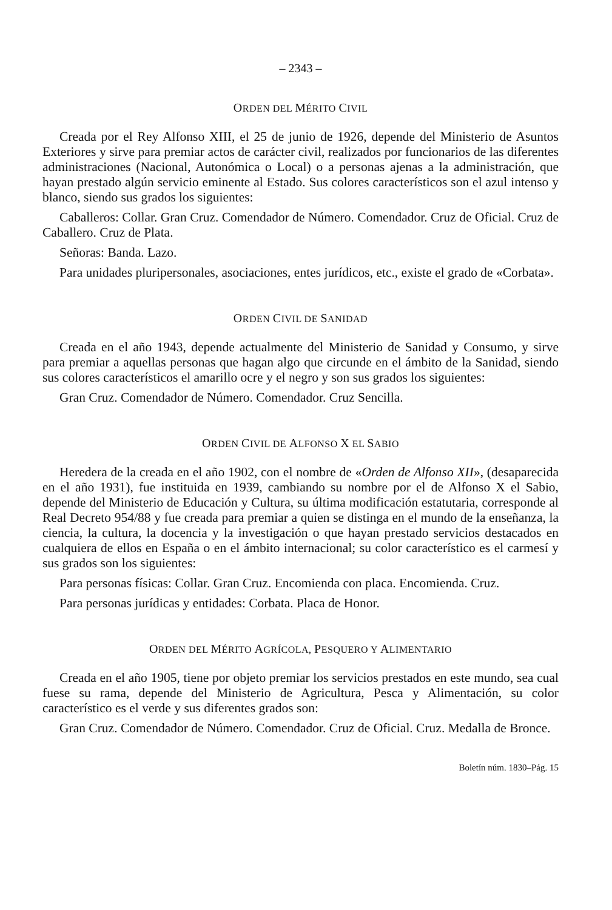– 2343 –
ORDEN DEL MÉRITO CIVIL
Creada por el Rey Alfonso XIII, el 25 de junio de 1926, depende del Ministerio de Asuntos Exteriores y sirve para premiar actos de carácter civil, realizados por funcionarios de las diferentes administraciones (Nacional, Autonómica o Local) o a personas ajenas a la administración, que hayan prestado algún servicio eminente al Estado. Sus colores característicos son el azul intenso y blanco, siendo sus grados los siguientes:
Caballeros: Collar. Gran Cruz. Comendador de Número. Comendador. Cruz de Oficial. Cruz de Caballero. Cruz de Plata.
Señoras: Banda. Lazo.
Para unidades pluripersonales, asociaciones, entes jurídicos, etc., existe el grado de «Corbata».
ORDEN CIVIL DE SANIDAD
Creada en el año 1943, depende actualmente del Ministerio de Sanidad y Consumo, y sirve para premiar a aquellas personas que hagan algo que circunde en el ámbito de la Sanidad, siendo sus colores característicos el amarillo ocre y el negro y son sus grados los siguientes:
Gran Cruz. Comendador de Número. Comendador. Cruz Sencilla.
ORDEN CIVIL DE ALFONSO X EL SABIO
Heredera de la creada en el año 1902, con el nombre de «Orden de Alfonso XII», (desaparecida en el año 1931), fue instituida en 1939, cambiando su nombre por el de Alfonso X el Sabio, depende del Ministerio de Educación y Cultura, su última modificación estatutaria, corresponde al Real Decreto 954/88 y fue creada para premiar a quien se distinga en el mundo de la enseñanza, la ciencia, la cultura, la docencia y la investigación o que hayan prestado servicios destacados en cualquiera de ellos en España o en el ámbito internacional; su color característico es el carmesí y sus grados son los siguientes:
Para personas físicas: Collar. Gran Cruz. Encomienda con placa. Encomienda. Cruz.
Para personas jurídicas y entidades: Corbata. Placa de Honor.
ORDEN DEL MÉRITO AGRÍCOLA, PESQUERO Y ALIMENTARIO
Creada en el año 1905, tiene por objeto premiar los servicios prestados en este mundo, sea cual fuese su rama, depende del Ministerio de Agricultura, Pesca y Alimentación, su color característico es el verde y sus diferentes grados son:
Gran Cruz. Comendador de Número. Comendador. Cruz de Oficial. Cruz. Medalla de Bronce.
Boletín núm. 1830–Pág. 15